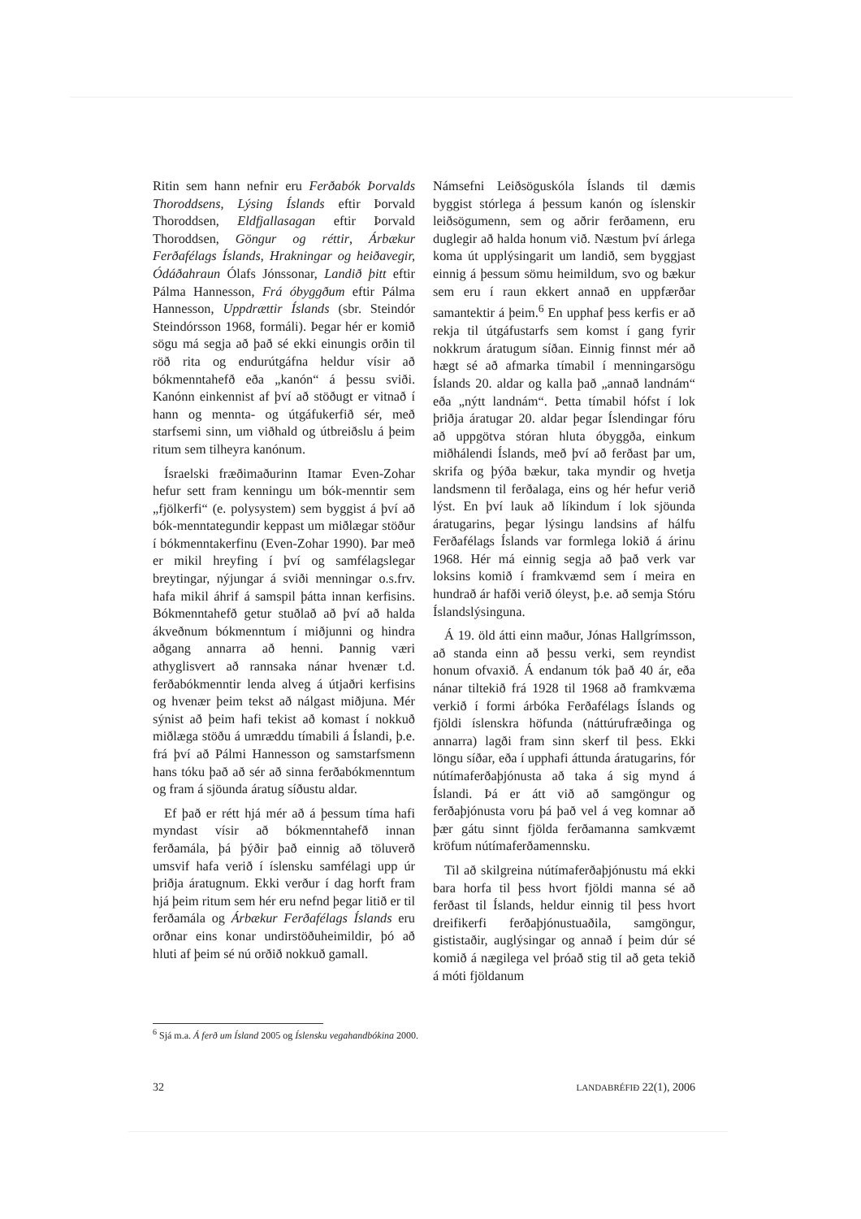Ritin sem hann nefnir eru Ferðabók Þorvalds Thoroddsens, Lýsing Íslands eftir Þorvald Thoroddsen, Eldfjallasagan eftir Þorvald Thoroddsen, Göngur og réttir, Árbækur Ferðafélags Íslands, Hrakningar og heiðavegir, Ódáðahraun Ólafs Jónssonar, Landið þitt eftir Pálma Hannesson, Frá óbyggðum eftir Pálma Hannesson, Uppdrættir Íslands (sbr. Steindór Steindórsson 1968, formáli). Þegar hér er komið sögu má segja að það sé ekki einungis orðin til röð rita og endurútgáfna heldur vísir að bókmenntahefð eða „kanón“ á þessu sviði. Kanónn einkennist af því að stöðugt er vitnað í hann og mennta- og útgáfukerfið sér, með starfsemi sinn, um viðhald og útbreiðslu á þeim ritum sem tilheyra kanónum.
Ísraelski fræðimaðurinn Itamar Even-Zohar hefur sett fram kenningu um bók-menntir sem „fjölkerfi“ (e. polysystem) sem byggist á því að bók-menntategundir keppast um miðlægar stöður í bókmenntakerfinu (Even-Zohar 1990). Þar með er mikil hreyfing í því og samfélagslegar breytingar, nýjungar á sviði menningar o.s.frv. hafa mikil áhrif á samspil þátta innan kerfisins. Bókmenntahefð getur stuðlað að því að halda ákveðnum bókmenntum í miðjunni og hindra aðgang annarra að henni. Þannig væri athyglisvert að rannsaka nánar hvenær t.d. ferðabókmenntir lenda alveg á útjaðri kerfisins og hvenær þeim tekst að nálgast miðjuna. Mér sýnist að þeim hafi tekist að komast í nokkuð miðlæga stöðu á umræddu tímabili á Íslandi, þ.e. frá því að Pálmi Hannesson og samstarfsmenn hans tóku það að sér að sinna ferðabókmenntum og fram á sjöunda áratug síðustu aldar.
Ef það er rétt hjá mér að á þessum tíma hafi myndast vísir að bókmenntahefð innan ferðamála, þá þýðir það einnig að töluverð umsvif hafa verið í íslensku samfélagi upp úr þriðja áratugnum. Ekki verður í dag horft fram hjá þeim ritum sem hér eru nefnd þegar litið er til ferðamála og Árbækur Ferðafélags Íslands eru orðnar eins konar undirstöðuheimildir, þó að hluti af þeim sé nú orðið nokkuð gamall.
Námsefni Leiðsöguskóla Íslands til dæmis byggist stórlega á þessum kanón og íslenskir leiðsögumenn, sem og aðrir ferðamenn, eru duglegir að halda honum við. Næstum því árlega koma út upplýsingarit um landið, sem byggjast einnig á þessum sömu heimildum, svo og bækur sem eru í raun ekkert annað en uppfærðar samantektir á þeim.<sup>6</sup> En upphaf þess kerfis er að rekja til útgáfustarfs sem komst í gang fyrir nokkrum áratugum síðan. Einnig finnst mér að hægt sé að afmarka tímabil í menningarsögu Íslands 20. aldar og kalla það „annað landnám“ eða „nýtt landnám“. Þetta tímabil hófst í lok þriðja áratugar 20. aldar þegar Íslendingar fóru að uppgötva stóran hluta óbyggða, einkum miðhálendi Íslands, með því að ferðast þar um, skrifa og þýða bækur, taka myndir og hvetja landsmenn til ferðalaga, eins og hér hefur verið lýst. En því lauk að líkindum í lok sjöunda áratugarins, þegar lýsingu landsins af hálfu Ferðafélags Íslands var formlega lokið á árinu 1968. Hér má einnig segja að það verk var loksins komið í framkvæmd sem í meira en hundrað ár hafði verið óleyst, þ.e. að semja Stóru Íslandslýsinguna.
Á 19. öld átti einn maður, Jónas Hallgrímsson, að standa einn að þessu verki, sem reyndist honum ofvaxið. Á endanum tók það 40 ár, eða nánar tiltekið frá 1928 til 1968 að framkvæma verkið í formi árbóka Ferðafélags Íslands og fjöldi íslenskra höfunda (náttúrufræðinga og annarra) lagði fram sinn skerf til þess. Ekki löngu síðar, eða í upphafi áttunda áratugarins, fór nútímaferðaþjónusta að taka á sig mynd á Íslandi. Þá er átt við að samgöngur og ferðaþjónusta voru þá það vel á veg komnar að þær gátu sinnt fjölda ferðamanna samkvæmt kröfum nútímaferðamennsku.
Til að skilgreina nútímaferðaþjónustu má ekki bara horfa til þess hvort fjöldi manna sé að ferðast til Íslands, heldur einnig til þess hvort dreifikerfi ferðaþjónustuaðila, samgöngur, gististaðir, auglýsingar og annað í þeim dúr sé komið á nægilega vel þróað stig til að geta tekið á móti fjöldanum
<sup>6</sup> Sjá m.a. Á ferð um Ísland 2005 og Íslensku vegahandbókina 2000.
32 LANDABRÉFIÐ 22(1), 2006